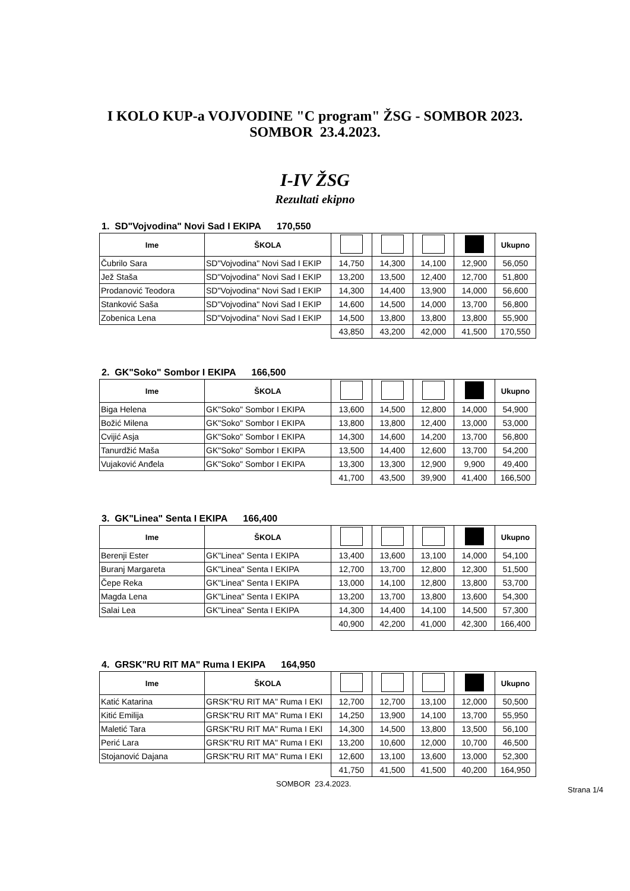I KOLO KUP-a VOJVODINE "C program" ŽSG - SOMBOR 2023.
SOMBOR 23.4.2023.
I-IV ŽSG
Rezultati ekipno
1. SD"Vojvodina" Novi Sad I EKIPA 170,550
| Ime | ŠKOLA | | | | | Ukupno |
| --- | --- | --- | --- | --- | --- | --- |
| Čubrilo Sara | SD"Vojvodina" Novi Sad I EKIP | 14,750 | 14,300 | 14,100 | 12,900 | 56,050 |
| Jež Staša | SD"Vojvodina" Novi Sad I EKIP | 13,200 | 13,500 | 12,400 | 12,700 | 51,800 |
| Prodanović Teodora | SD"Vojvodina" Novi Sad I EKIP | 14,300 | 14,400 | 13,900 | 14,000 | 56,600 |
| Stanković Saša | SD"Vojvodina" Novi Sad I EKIP | 14,600 | 14,500 | 14,000 | 13,700 | 56,800 |
| Zobenica Lena | SD"Vojvodina" Novi Sad I EKIP | 14,500 | 13,800 | 13,800 | 13,800 | 55,900 |
| | | 43,850 | 43,200 | 42,000 | 41,500 | 170,550 |
2. GK"Soko" Sombor I EKIPA 166,500
| Ime | ŠKOLA | | | | | Ukupno |
| --- | --- | --- | --- | --- | --- | --- |
| Biga Helena | GK"Soko" Sombor I EKIPA | 13,600 | 14,500 | 12,800 | 14,000 | 54,900 |
| Božić Milena | GK"Soko" Sombor I EKIPA | 13,800 | 13,800 | 12,400 | 13,000 | 53,000 |
| Cvijić Asja | GK"Soko" Sombor I EKIPA | 14,300 | 14,600 | 14,200 | 13,700 | 56,800 |
| Tanurdžić Maša | GK"Soko" Sombor I EKIPA | 13,500 | 14,400 | 12,600 | 13,700 | 54,200 |
| Vujaković Anđela | GK"Soko" Sombor I EKIPA | 13,300 | 13,300 | 12,900 | 9,900 | 49,400 |
| | | 41,700 | 43,500 | 39,900 | 41,400 | 166,500 |
3. GK"Linea" Senta I EKIPA 166,400
| Ime | ŠKOLA | | | | | Ukupno |
| --- | --- | --- | --- | --- | --- | --- |
| Berenji Ester | GK"Linea" Senta I EKIPA | 13,400 | 13,600 | 13,100 | 14,000 | 54,100 |
| Buranj Margareta | GK"Linea" Senta I EKIPA | 12,700 | 13,700 | 12,800 | 12,300 | 51,500 |
| Čepe Reka | GK"Linea" Senta I EKIPA | 13,000 | 14,100 | 12,800 | 13,800 | 53,700 |
| Magda Lena | GK"Linea" Senta I EKIPA | 13,200 | 13,700 | 13,800 | 13,600 | 54,300 |
| Salai Lea | GK"Linea" Senta I EKIPA | 14,300 | 14,400 | 14,100 | 14,500 | 57,300 |
| | | 40,900 | 42,200 | 41,000 | 42,300 | 166,400 |
4. GRSK"RU RIT MA" Ruma I EKIPA 164,950
| Ime | ŠKOLA | | | | | Ukupno |
| --- | --- | --- | --- | --- | --- | --- |
| Katić Katarina | GRSK"RU RIT MA" Ruma I EKI | 12,700 | 12,700 | 13,100 | 12,000 | 50,500 |
| Kitić Emilija | GRSK"RU RIT MA" Ruma I EKI | 14,250 | 13,900 | 14,100 | 13,700 | 55,950 |
| Maletić Tara | GRSK"RU RIT MA" Ruma I EKI | 14,300 | 14,500 | 13,800 | 13,500 | 56,100 |
| Perić Lara | GRSK"RU RIT MA" Ruma I EKI | 13,200 | 10,600 | 12,000 | 10,700 | 46,500 |
| Stojanović Dajana | GRSK"RU RIT MA" Ruma I EKI | 12,600 | 13,100 | 13,600 | 13,000 | 52,300 |
| | | 41,750 | 41,500 | 41,500 | 40,200 | 164,950 |
SOMBOR 23.4.2023.
Strana 1/4